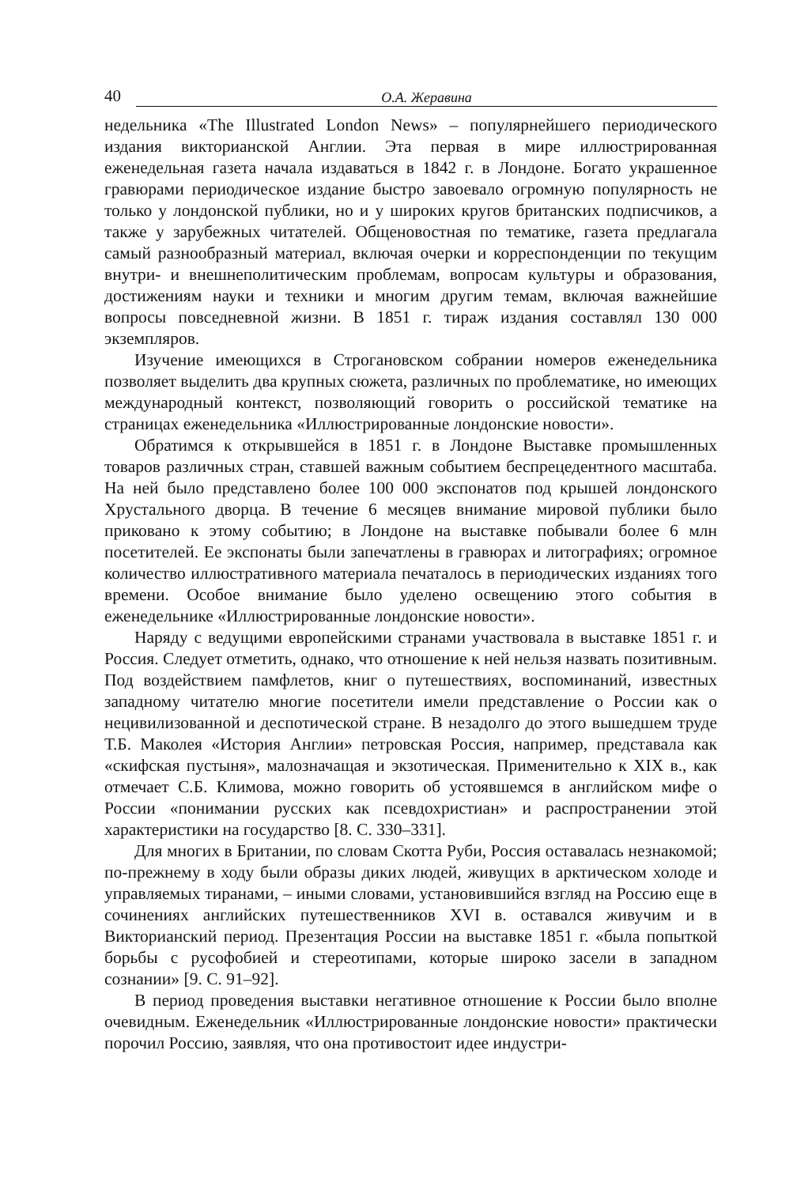40
О.А. Жеравина
недельника «The Illustrated London News» – популярнейшего периодического издания викторианской Англии. Эта первая в мире иллюстрированная еженедельная газета начала издаваться в 1842 г. в Лондоне. Богато украшенное гравюрами периодическое издание быстро завоевало огромную популярность не только у лондонской публики, но и у широких кругов британских подписчиков, а также у зарубежных читателей. Общеновостная по тематике, газета предлагала самый разнообразный материал, включая очерки и корреспонденции по текущим внутри- и внешнеполитическим проблемам, вопросам культуры и образования, достижениям науки и техники и многим другим темам, включая важнейшие вопросы повседневной жизни. В 1851 г. тираж издания составлял 130 000 экземпляров.
Изучение имеющихся в Строгановском собрании номеров еженедельника позволяет выделить два крупных сюжета, различных по проблематике, но имеющих международный контекст, позволяющий говорить о российской тематике на страницах еженедельника «Иллюстрированные лондонские новости».
Обратимся к открывшейся в 1851 г. в Лондоне Выставке промышленных товаров различных стран, ставшей важным событием беспрецедентного масштаба. На ней было представлено более 100 000 экспонатов под крышей лондонского Хрустального дворца. В течение 6 месяцев внимание мировой публики было приковано к этому событию; в Лондоне на выставке побывали более 6 млн посетителей. Ее экспонаты были запечатлены в гравюрах и литографиях; огромное количество иллюстративного материала печаталось в периодических изданиях того времени. Особое внимание было уделено освещению этого события в еженедельнике «Иллюстрированные лондонские новости».
Наряду с ведущими европейскими странами участвовала в выставке 1851 г. и Россия. Следует отметить, однако, что отношение к ней нельзя назвать позитивным. Под воздействием памфлетов, книг о путешествиях, воспоминаний, известных западному читателю многие посетители имели представление о России как о нецивилизованной и деспотической стране. В незадолго до этого вышедшем труде Т.Б. Маколея «История Англии» петровская Россия, например, представала как «скифская пустыня», малозначащая и экзотическая. Применительно к XIX в., как отмечает С.Б. Климова, можно говорить об устоявшемся в английском мифе о России «понимании русских как псевдохристиан» и распространении этой характеристики на государство [8. С. 330–331].
Для многих в Британии, по словам Скотта Руби, Россия оставалась незнакомой; по-прежнему в ходу были образы диких людей, живущих в арктическом холоде и управляемых тиранами, – иными словами, установившийся взгляд на Россию еще в сочинениях английских путешественников XVI в. оставался живучим и в Викторианский период. Презентация России на выставке 1851 г. «была попыткой борьбы с русофобией и стереотипами, которые широко засели в западном сознании» [9. С. 91–92].
В период проведения выставки негативное отношение к России было вполне очевидным. Еженедельник «Иллюстрированные лондонские новости» практически порочил Россию, заявляя, что она противостоит идее индустри-